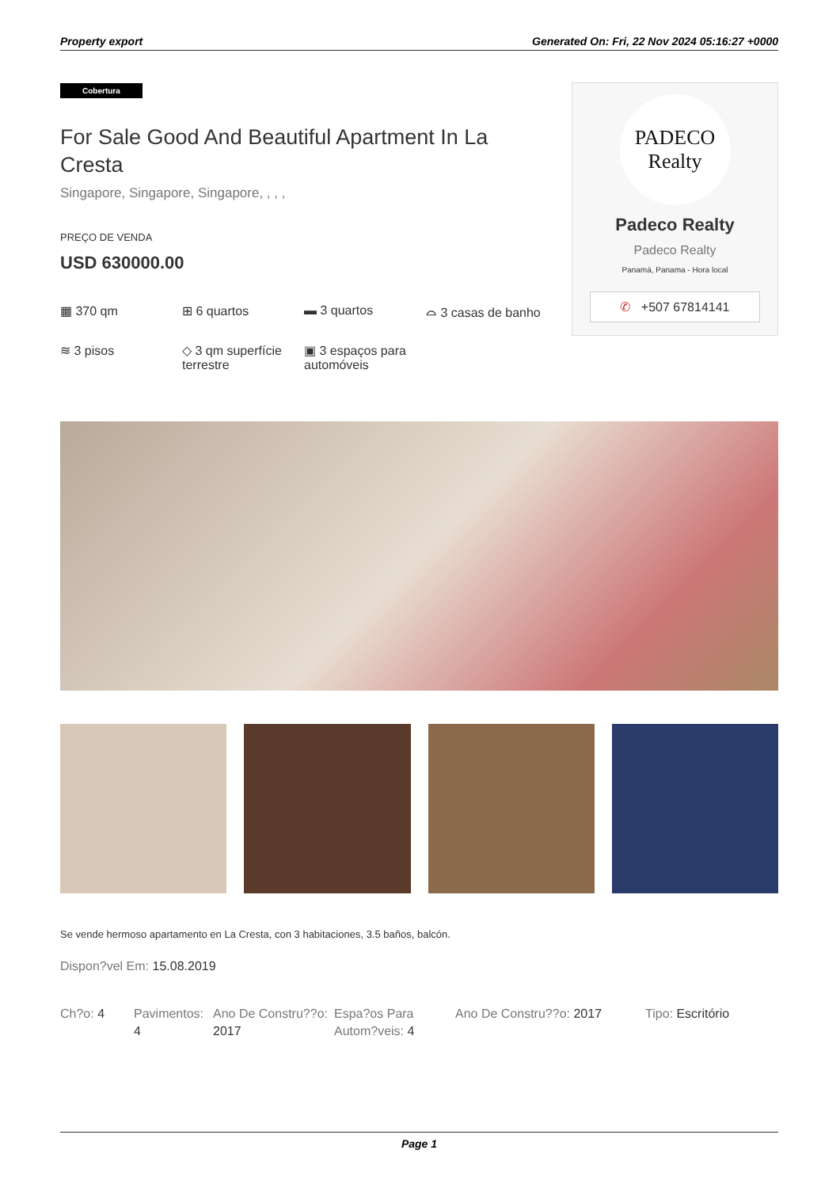Property export Generated On: Fri, 22 Nov 2024 05:16:27 +0000
Cobertura
For Sale Good And Beautiful Apartment In La Cresta
Singapore, Singapore, Singapore, , , ,
PREÇO DE VENDA
USD 630000.00
▦ 370 qm
⊞ 6 quartos
▬ 3 quartos
⌓ 3 casas de banho
≋ 3 pisos
◇ 3 qm superfície terrestre
▣ 3 espaços para automóveis
PADECO
Realty
Padeco Realty
Padeco Realty
Panamá, Panama - Hora local
✆ +507 67814141
Se vende hermoso apartamento en La Cresta, con 3 habitaciones, 3.5 baños, balcón.
Dispon?vel Em: 15.08.2019
Ch?o: 4
Pavimentos: 4
Ano De Constru??o: 2017
Espa?os Para Autom?veis: 4
Ano De Constru??o: 2017
Tipo: Escritório
Page 1